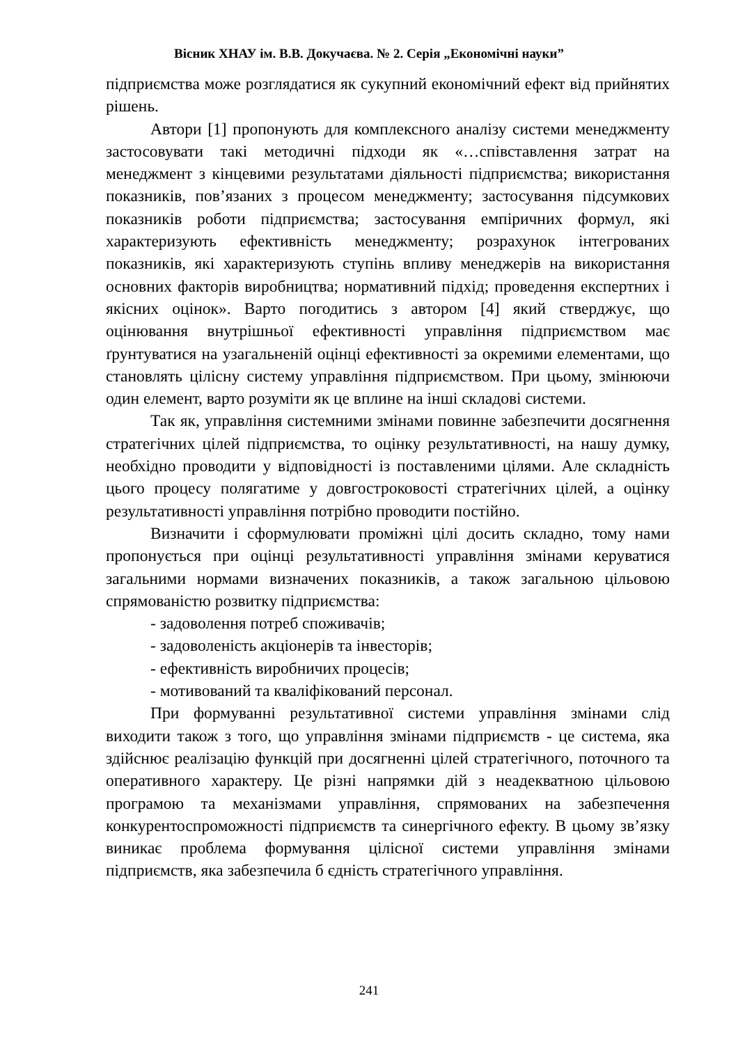Вісник ХНАУ ім. В.В. Докучаєва. № 2. Серія „Економічні науки”
підприємства може розглядатися як сукупний економічний ефект від прийнятих рішень.
Автори [1] пропонують для комплексного аналізу системи менеджменту застосовувати такі методичні підходи як «…співставлення затрат на менеджмент з кінцевими результатами діяльності підприємства; використання показників, пов’язаних з процесом менеджменту; застосування підсумкових показників роботи підприємства; застосування емпіричних формул, які характеризують ефективність менеджменту; розрахунок інтегрованих показників, які характеризують ступінь впливу менеджерів на використання основних факторів виробництва; нормативний підхід; проведення експертних і якісних оцінок». Варто погодитись з автором [4] який стверджує, що оцінювання внутрішньої ефективності управління підприємством має ґрунтуватися на узагальненій оцінці ефективності за окремими елементами, що становлять цілісну систему управління підприємством. При цьому, змінюючи один елемент, варто розуміти як це вплине на інші складові системи.
Так як, управління системними змінами повинне забезпечити досягнення стратегічних цілей підприємства, то оцінку результативності, на нашу думку, необхідно проводити у відповідності із поставленими цілями. Але складність цього процесу полягатиме у довгостроковості стратегічних цілей, а оцінку результативності управління потрібно проводити постійно.
Визначити і сформулювати проміжні цілі досить складно, тому нами пропонується при оцінці результативності управління змінами керуватися загальними нормами визначених показників, а також загальною цільовою спрямованістю розвитку підприємства:
- задоволення потреб споживачів;
- задоволеність акціонерів та інвесторів;
- ефективність виробничих процесів;
- мотивований та кваліфікований персонал.
При формуванні результативної системи управління змінами слід виходити також з того, що управління змінами підприємств - це система, яка здійснює реалізацію функцій при досягненні цілей стратегічного, поточного та оперативного характеру. Це різні напрямки дій з неадекватною цільовою програмою та механізмами управління, спрямованих на забезпечення конкурентоспроможності підприємств та синергічного ефекту. В цьому зв’язку виникає проблема формування цілісної системи управління змінами підприємств, яка забезпечила б єдність стратегічного управління.
241